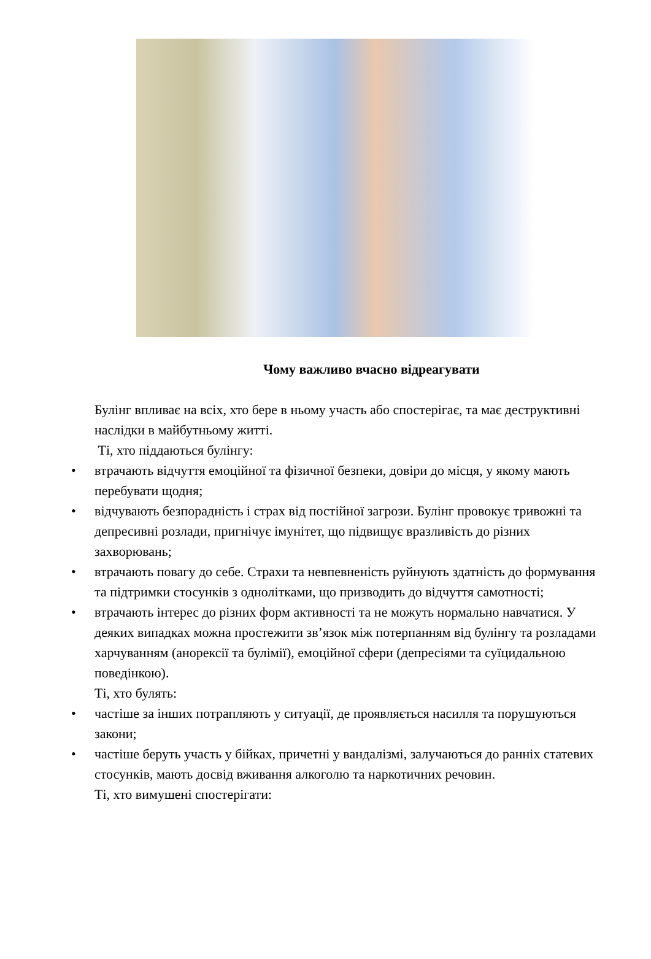Чому важливо вчасно відреагувати
Булінг впливає на всіх, хто бере в ньому участь або спостерігає, та має деструктивні наслідки в майбутньому житті.
Ті, хто піддаються булінгу:
• втрачають відчуття емоційної та фізичної безпеки, довіри до місця, у якому мають перебувати щодня;
• відчувають безпорадність і страх від постійної загрози. Булінг провокує тривожні та депресивні розлади, пригнічує імунітет, що підвищує вразливість до різних захворювань;
• втрачають повагу до себе. Страхи та невпевненість руйнують здатність до формування та підтримки стосунків з однолітками, що призводить до відчуття самотності;
• втрачають інтерес до різних форм активності та не можуть нормально навчатися. У деяких випадках можна простежити зв’язок між потерпанням від булінгу та розладами харчуванням (анорексії та булімії), емоційної сфери (депресіями та суїцидальною поведінкою).
Ті, хто булять:
• частіше за інших потрапляють у ситуації, де проявляється насилля та порушуються закони;
• частіше беруть участь у бійках, причетні у вандалізмі, залучаються до ранніх статевих стосунків, мають досвід вживання алкоголю та наркотичних речовин.
Ті, хто вимушені спостерігати: